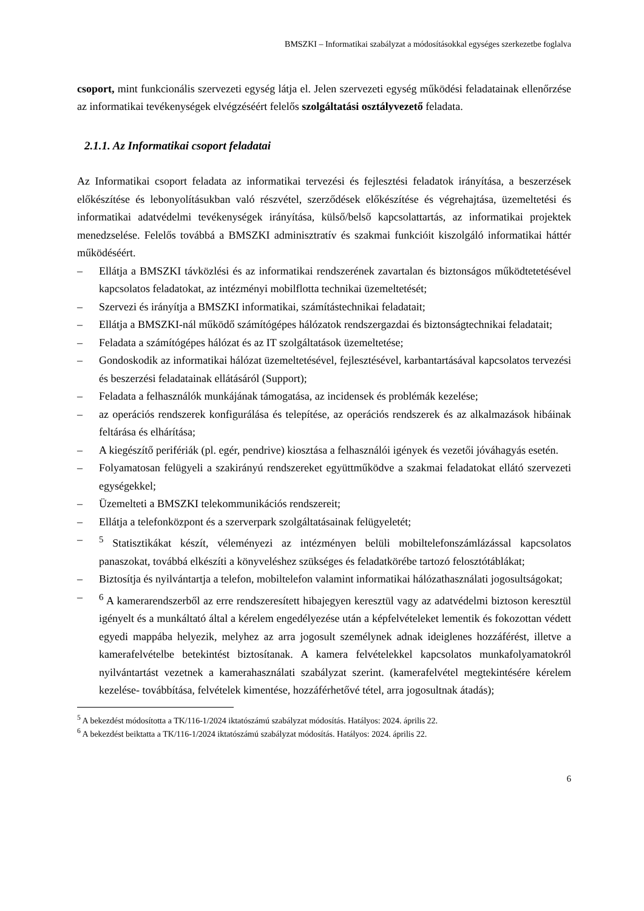BMSZKI – Informatikai szabályzat a módosításokkal egységes szerkezetbe foglalva
csoport, mint funkcionális szervezeti egység látja el. Jelen szervezeti egység működési feladatainak ellenőrzése az informatikai tevékenységek elvégzéséért felelős szolgáltatási osztályvezető feladata.
2.1.1. Az Informatikai csoport feladatai
Az Informatikai csoport feladata az informatikai tervezési és fejlesztési feladatok irányítása, a beszerzések előkészítése és lebonyolításukban való részvétel, szerződések előkészítése és végrehajtása, üzemeltetési és informatikai adatvédelmi tevékenységek irányítása, külső/belső kapcsolattartás, az informatikai projektek menedzselése. Felelős továbbá a BMSZKI adminisztratív és szakmai funkcióit kiszolgáló informatikai háttér működéséért.
– Ellátja a BMSZKI távközlési és az informatikai rendszerének zavartalan és biztonságos működtetetésével kapcsolatos feladatokat, az intézményi mobilflotta technikai üzemeltetését;
– Szervezi és irányítja a BMSZKI informatikai, számítástechnikai feladatait;
– Ellátja a BMSZKI-nál működő számítógépes hálózatok rendszergazdai és biztonságtechnikai feladatait;
– Feladata a számítógépes hálózat és az IT szolgáltatások üzemeltetése;
– Gondoskodik az informatikai hálózat üzemeltetésével, fejlesztésével, karbantartásával kapcsolatos tervezési és beszerzési feladatainak ellátásáról (Support);
– Feladata a felhasználók munkájának támogatása, az incidensek és problémák kezelése;
– az operációs rendszerek konfigurálása és telepítése, az operációs rendszerek és az alkalmazások hibáinak feltárása és elhárítása;
– A kiegészítő perifériák (pl. egér, pendrive) kiosztása a felhasználói igények és vezetői jóváhagyás esetén.
– Folyamatosan felügyeli a szakirányú rendszereket együttműködve a szakmai feladatokat ellátó szervezeti egységekkel;
– Üzemelteti a BMSZKI telekommunikációs rendszereit;
– Ellátja a telefonközpont és a szerverpark szolgáltatásainak felügyeletét;
–<sup>5</sup> Statisztikákat készít, véleményezi az intézményen belüli mobiltelefonszámlázással kapcsolatos panaszokat, továbbá elkészíti a könyveléshez szükséges és feladatkörébe tartozó felosztótáblákat;
– Biztosítja és nyilvántartja a telefon, mobiltelefon valamint informatikai hálózathasználati jogosultságokat;
–<sup>6</sup> A kamerarendszerből az erre rendszeresített hibajegyen keresztül vagy az adatvédelmi biztoson keresztül igényelt és a munkáltató által a kérelem engedélyezése után a képfelvételeket lementik és fokozottan védett egyedi mappába helyezik, melyhez az arra jogosult személynek adnak ideiglenes hozzáférést, illetve a kamerafelvételbe betekintést biztosítanak. A kamera felvételekkel kapcsolatos munkafolyamatokról nyilvántartást vezetnek a kamerahasználati szabályzat szerint. (kamerafelvétel megtekintésére kérelem kezelése- továbbítása, felvételek kimentése, hozzáférhetővé tétel, arra jogosultnak átadás);
<sup>5</sup> A bekezdést módosította a TK/116-1/2024 iktatószámú szabályzat módosítás. Hatályos: 2024. április 22.
<sup>6</sup> A bekezdést beiktatta a TK/116-1/2024 iktatószámú szabályzat módosítás. Hatályos: 2024. április 22.
6